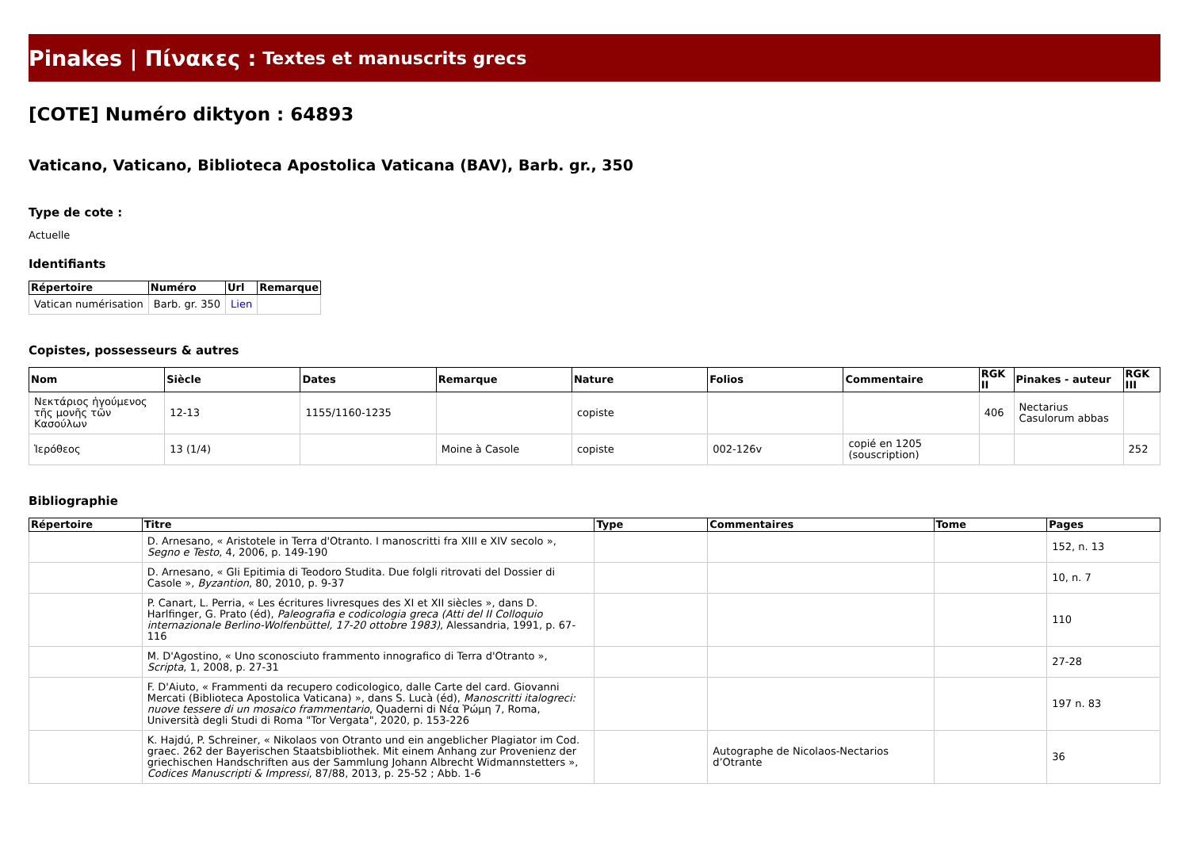Pinakes | Πίνακες : Textes et manuscrits grecs
[COTE] Numéro diktyon : 64893
Vaticano, Vaticano, Biblioteca Apostolica Vaticana (BAV), Barb. gr., 350
Type de cote :
Actuelle
Identifiants
| Répertoire | Numéro | Url | Remarque |
| --- | --- | --- | --- |
| Vatican numérisation | Barb. gr. 350 | Lien | |
Copistes, possesseurs & autres
| Nom | Siècle | Dates | Remarque | Nature | Folios | Commentaire | RGK II | Pinakes - auteur | RGK III |
| --- | --- | --- | --- | --- | --- | --- | --- | --- | --- |
| Νεκτάριος ἡγούμενος τῆς μονῆς τῶν Κασούλων | 12-13 | 1155/1160-1235 | | copiste | | | 406 | Nectarius Casulorum abbas | |
| Ἱερόθεος | 13 (1/4) | | Moine à Casole | copiste | 002-126v | copié en 1205 (souscription) | | | 252 |
Bibliographie
| Répertoire | Titre | Type | Commentaires | Tome | Pages |
| --- | --- | --- | --- | --- | --- |
| | D. Arnesano, « Aristotele in Terra d'Otranto. I manoscritti fra XIII e XIV secolo », Segno e Testo , 4, 2006, p. 149-190 | | | | 152, n. 13 |
| | D. Arnesano, « Gli Epitimia di Teodoro Studita. Due folgli ritrovati del Dossier di Casole », Byzantion , 80, 2010, p. 9-37 | | | | 10, n. 7 |
| | P. Canart, L. Perria, « Les écritures livresques des XI et XII siècles », dans D. Harlfinger, G. Prato (éd), Paleografia e codicologia greca (Atti del II Colloquio internazionale Berlino-Wolfenbüttel, 17-20 ottobre 1983) , Alessandria, 1991, p. 67-116 | | | | 110 |
| | M. D'Agostino, « Uno sconosciuto frammento innografico di Terra d'Otranto », Scripta , 1, 2008, p. 27-31 | | | | 27-28 |
| | F. D'Aiuto, « Frammenti da recupero codicologico, dalle Carte del card. Giovanni Mercati (Biblioteca Apostolica Vaticana) », dans S. Lucà (éd), Manoscritti italogreci: nuove tessere di un mosaico frammentario , Quaderni di Νέα Ῥώμη 7, Roma, Università degli Studi di Roma "Tor Vergata", 2020, p. 153-226 | | | | 197 n. 83 |
| | K. Hajdú, P. Schreiner, « Nikolaos von Otranto und ein angeblicher Plagiator im Cod. graec. 262 der Bayerischen Staatsbibliothek. Mit einem Anhang zur Provenienz der griechischen Handschriften aus der Sammlung Johann Albrecht Widmannstetters », Codices Manuscripti & Impressi , 87/88, 2013, p. 25-52 ; Abb. 1-6 | | Autographe de Nicolaos-Nectarios d’Otrante | | 36 |